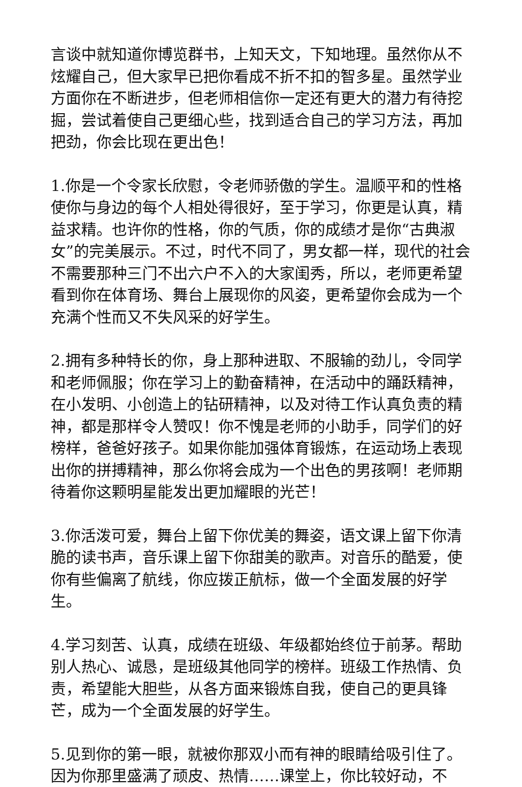言谈中就知道你博览群书，上知天文，下知地理。虽然你从不炫耀自己，但大家早已把你看成不折不扣的智多星。虽然学业方面你在不断进步，但老师相信你一定还有更大的潜力有待挖掘，尝试着使自己更细心些，找到适合自己的学习方法，再加把劲，你会比现在更出色！
1.你是一个令家长欣慰，令老师骄傲的学生。温顺平和的性格使你与身边的每个人相处得很好，至于学习，你更是认真，精益求精。也许你的性格，你的气质，你的成绩才是你“古典淑女”的完美展示。不过，时代不同了，男女都一样，现代的社会不需要那种三门不出六户不入的大家闺秀，所以，老师更希望看到你在体育场、舞台上展现你的风姿，更希望你会成为一个充满个性而又不失风采的好学生。
2.拥有多种特长的你，身上那种进取、不服输的劲儿，令同学和老师佩服；你在学习上的勤奋精神，在活动中的踊跃精神，在小发明、小创造上的钻研精神，以及对待工作认真负责的精神，都是那样令人赞叹！你不愧是老师的小助手，同学们的好榜样，爸爸好孩子。如果你能加强体育锻炼，在运动场上表现出你的拼搏精神，那么你将会成为一个出色的男孩啊！老师期待着你这颗明星能发出更加耀眼的光芒！
3.你活泼可爱，舞台上留下你优美的舞姿，语文课上留下你清脆的读书声，音乐课上留下你甜美的歌声。对音乐的酷爱，使你有些偏离了航线，你应拨正航标，做一个全面发展的好学生。
4.学习刻苦、认真，成绩在班级、年级都始终位于前茅。帮助别人热心、诚恳，是班级其他同学的榜样。班级工作热情、负责，希望能大胆些，从各方面来锻炼自我，使自己的更具锋芒，成为一个全面发展的好学生。
5.见到你的第一眼，就被你那双小而有神的眼睛给吸引住了。因为你那里盛满了顽皮、热情……课堂上，你比较好动，不